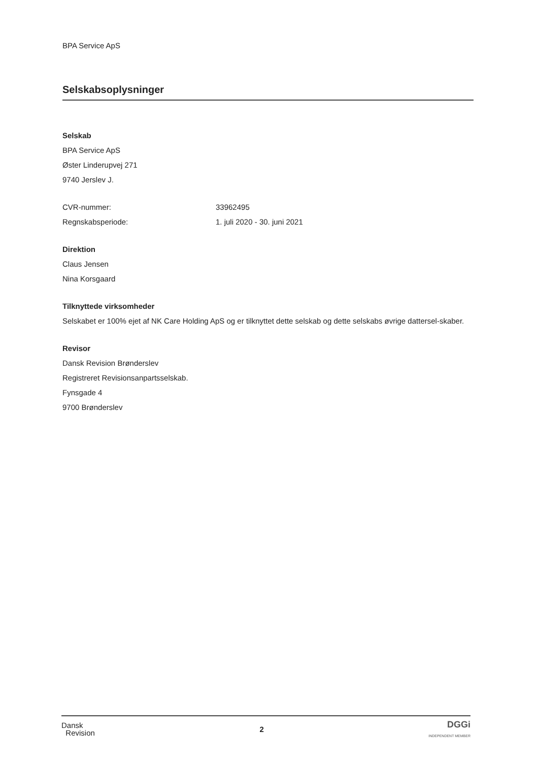BPA Service ApS
Selskabsoplysninger
Selskab
BPA Service ApS
Øster Linderupvej 271
9740 Jerslev J.
CVR-nummer: 33962495
Regnskabsperiode: 1. juli 2020 - 30. juni 2021
Direktion
Claus Jensen
Nina Korsgaard
Tilknyttede virksomheder
Selskabet er 100% ejet af NK Care Holding ApS og er tilknyttet dette selskab og dette selskabs øvrige dattersel-skaber.
Revisor
Dansk Revision Brønderslev
Registreret Revisionsanpartsselskab.
Fynsgade 4
9700 Brønderslev
Dansk
Revision
2
DGGi
INDEPENDENT MEMBER